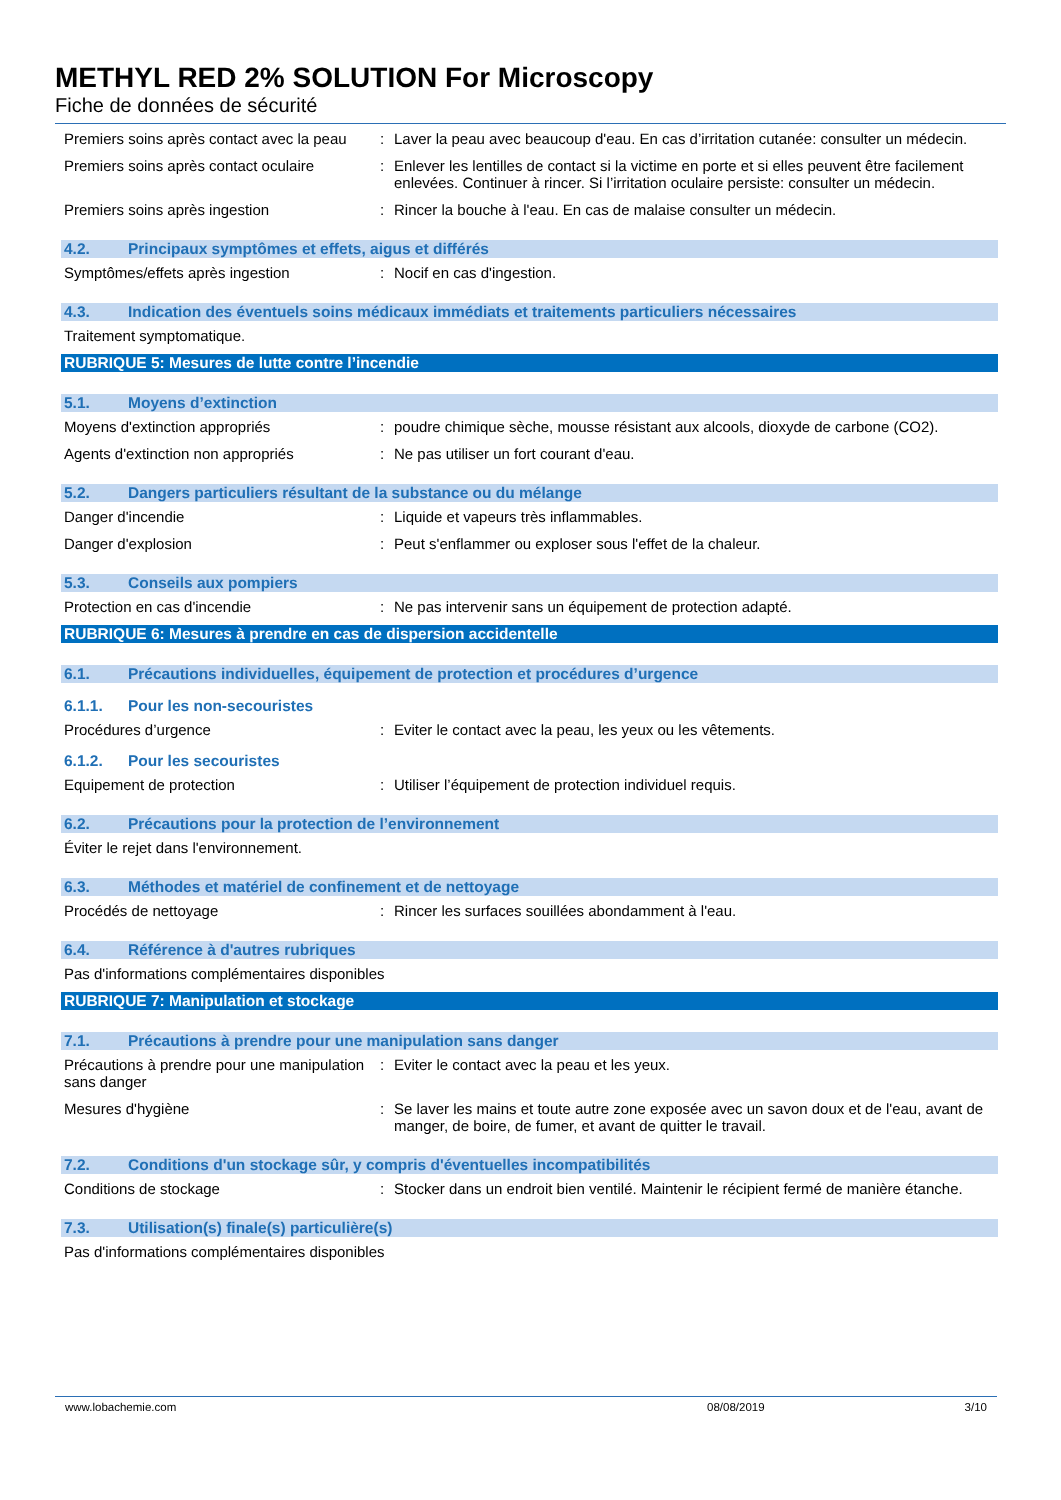METHYL RED 2% SOLUTION For Microscopy
Fiche de données de sécurité
Premiers soins après contact avec la peau
: Laver la peau avec beaucoup d'eau. En cas d’irritation cutanée: consulter un médecin.
Premiers soins après contact oculaire
: Enlever les lentilles de contact si la victime en porte et si elles peuvent être facilement enlevées. Continuer à rincer. Si l’irritation oculaire persiste: consulter un médecin.
Premiers soins après ingestion : Rincer la bouche à l'eau. En cas de malaise consulter un médecin.
4.2. Principaux symptômes et effets, aigus et différés
Symptômes/effets après ingestion : Nocif en cas d'ingestion.
4.3. Indication des éventuels soins médicaux immédiats et traitements particuliers nécessaires
Traitement symptomatique.
RUBRIQUE 5: Mesures de lutte contre l’incendie
5.1. Moyens d’extinction
Moyens d'extinction appropriés : poudre chimique sèche, mousse résistant aux alcools, dioxyde de carbone (CO2).
Agents d'extinction non appropriés : Ne pas utiliser un fort courant d'eau.
5.2. Dangers particuliers résultant de la substance ou du mélange
Danger d'incendie : Liquide et vapeurs très inflammables.
Danger d'explosion : Peut s'enflammer ou exploser sous l'effet de la chaleur.
5.3. Conseils aux pompiers
Protection en cas d'incendie : Ne pas intervenir sans un équipement de protection adapté.
RUBRIQUE 6: Mesures à prendre en cas de dispersion accidentelle
6.1. Précautions individuelles, équipement de protection et procédures d’urgence
6.1.1. Pour les non-secouristes
Procédures d’urgence : Eviter le contact avec la peau, les yeux ou les vêtements.
6.1.2. Pour les secouristes
Equipement de protection : Utiliser l’équipement de protection individuel requis.
6.2. Précautions pour la protection de l’environnement
Éviter le rejet dans l'environnement.
6.3. Méthodes et matériel de confinement et de nettoyage
Procédés de nettoyage : Rincer les surfaces souillées abondamment à l'eau.
6.4. Référence à d'autres rubriques
Pas d'informations complémentaires disponibles
RUBRIQUE 7: Manipulation et stockage
7.1. Précautions à prendre pour une manipulation sans danger
Précautions à prendre pour une manipulation sans danger
: Eviter le contact avec la peau et les yeux.
Mesures d'hygiène : Se laver les mains et toute autre zone exposée avec un savon doux et de l'eau, avant de manger, de boire, de fumer, et avant de quitter le travail.
7.2. Conditions d'un stockage sûr, y compris d'éventuelles incompatibilités
Conditions de stockage : Stocker dans un endroit bien ventilé. Maintenir le récipient fermé de manière étanche.
7.3. Utilisation(s) finale(s) particulière(s)
Pas d'informations complémentaires disponibles
www.lobachemie.com 08/08/2019 3/10